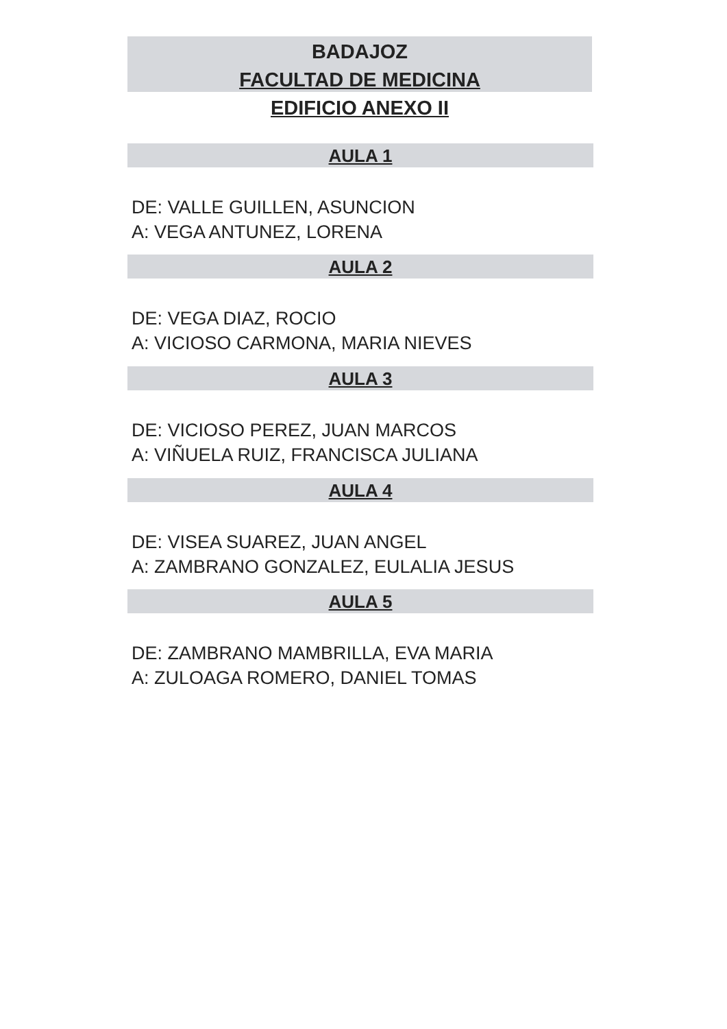BADAJOZ
FACULTAD DE MEDICINA
EDIFICIO ANEXO II
AULA 1
DE: VALLE GUILLEN, ASUNCION
A: VEGA ANTUNEZ, LORENA
AULA 2
DE: VEGA DIAZ, ROCIO
A: VICIOSO CARMONA, MARIA NIEVES
AULA 3
DE: VICIOSO PEREZ, JUAN MARCOS
A: VIÑUELA RUIZ, FRANCISCA JULIANA
AULA 4
DE: VISEA SUAREZ, JUAN ANGEL
A: ZAMBRANO GONZALEZ, EULALIA JESUS
AULA 5
DE: ZAMBRANO MAMBRILLA, EVA MARIA
A: ZULOAGA ROMERO, DANIEL TOMAS